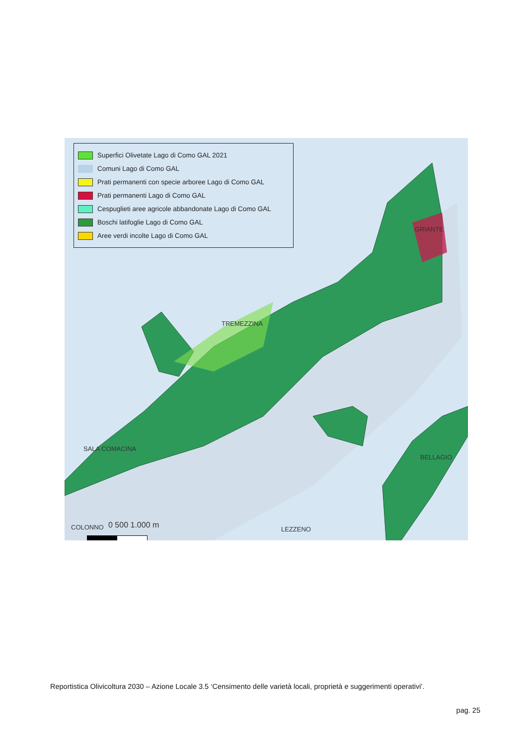Superfici Olivetate Lago di Como GAL 2021
Comuni Lago di Como GAL
Prati permanenti con specie arboree Lago di Como GAL
Prati permanenti Lago di Como GAL
Cespuglieti aree agricole abbandonate Lago di Como GAL
Boschi latifoglie Lago di Como GAL
Aree verdi incolte Lago di Como GAL
GRIANTE
TREMEZZINA
SALA COMACINA
BELLAGIO
LEZZENO COLONNO 0 500 1.000 m
Reportistica Olivicoltura 2030 – Azione Locale 3.5 ‘Censimento delle varietà locali, proprietà e suggerimenti operativi’.
pag. 25